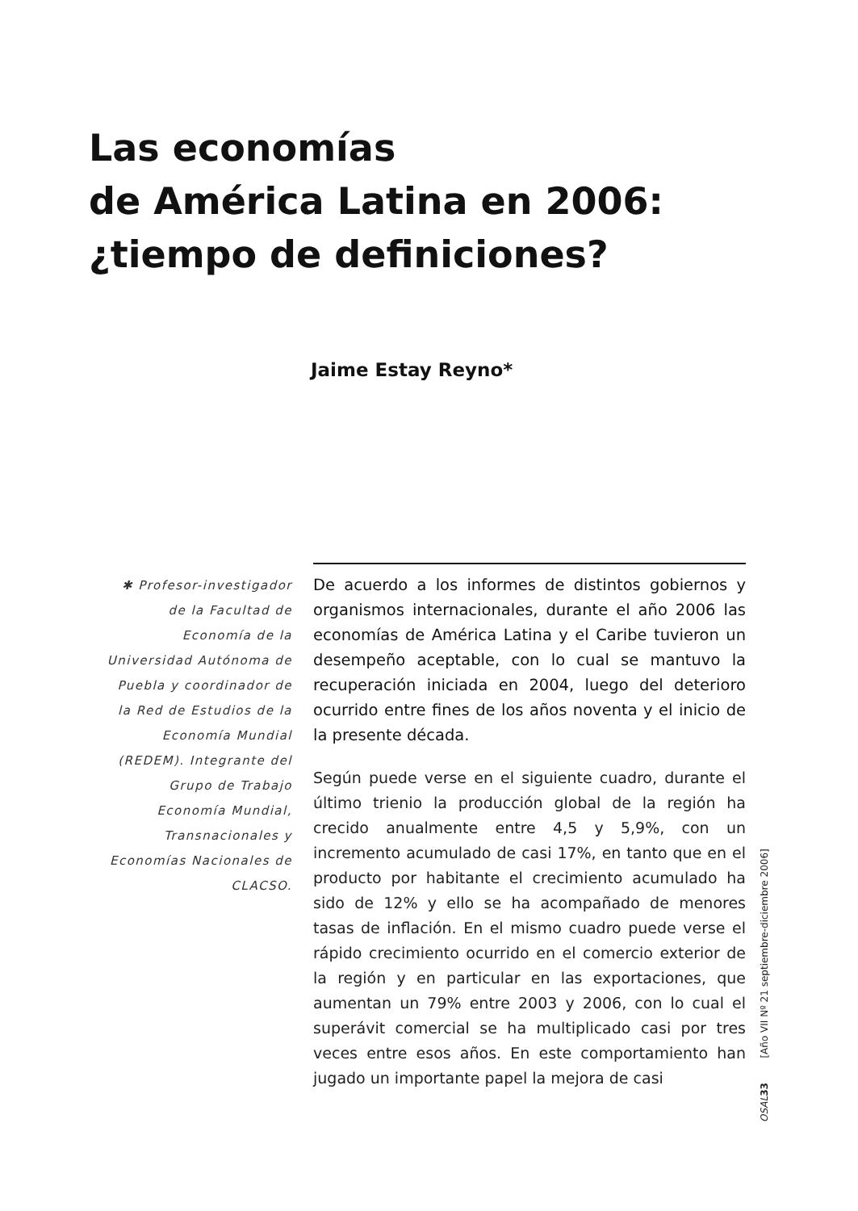Las economías
de América Latina en 2006:
¿tiempo de definiciones?
Jaime Estay Reyno*
✱ Profesor-investigador de la Facultad de Economía de la Universidad Autónoma de Puebla y coordinador de la Red de Estudios de la Economía Mundial (REDEM). Integrante del Grupo de Trabajo Economía Mundial, Transnacionales y Economías Nacionales de CLACSO.
De acuerdo a los informes de distintos gobiernos y organismos internacionales, durante el año 2006 las economías de América Latina y el Caribe tuvieron un desempeño aceptable, con lo cual se mantuvo la recuperación iniciada en 2004, luego del deterioro ocurrido entre fines de los años noventa y el inicio de la presente década.
Según puede verse en el siguiente cuadro, durante el último trienio la producción global de la región ha crecido anualmente entre 4,5 y 5,9%, con un incremento acumulado de casi 17%, en tanto que en el producto por habitante el crecimiento acumulado ha sido de 12% y ello se ha acompañado de menores tasas de inflación. En el mismo cuadro puede verse el rápido crecimiento ocurrido en el comercio exterior de la región y en particular en las exportaciones, que aumentan un 79% entre 2003 y 2006, con lo cual el superávit comercial se ha multiplicado casi por tres veces entre esos años. En este comportamiento han jugado un importante papel la mejora de casi
OSAL 33 [Año VII Nº 21 septiembre-diciembre 2006]